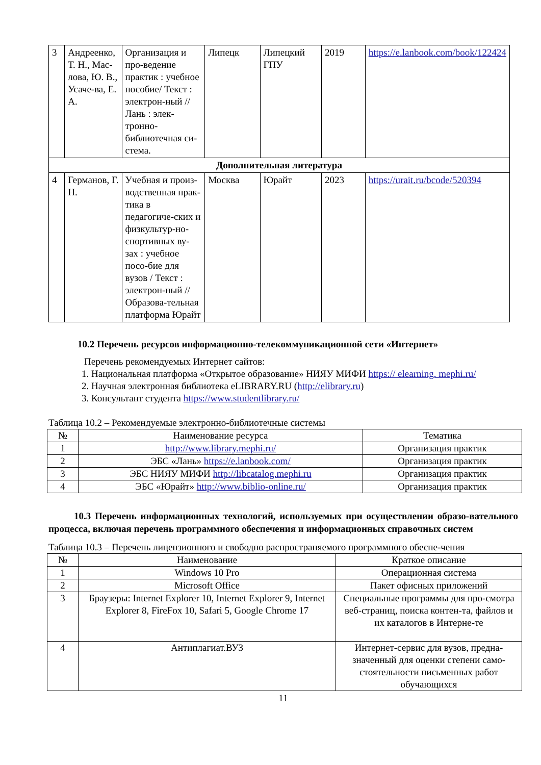| 3 | Андреенко, Т. Н., Мас-лова, Ю. В., Усаче-ва, Е. А. | Организация и про-ведение практик : учебное пособие/ Текст : электрон-ный // Лань : элек-тронно-библиотечная си-стема. | Липецк | Липецкий ГПУ | 2019 | https://e.lanbook.com/book/122424 |
| Дополнительная литература | | | | | | |
| 4 | Германов, Г. Н. | Учебная и произ-водственная прак-тика в педагогиче-ских и физкультур-но-спортивных ву-зах : учебное посо-бие для вузов / Текст : электрон-ный // Образова-тельная платформа Юрайт | Москва | Юрайт | 2023 | https://urait.ru/bcode/520394 |
10.2 Перечень ресурсов информационно-телекоммуникационной сети «Интернет»
Перечень рекомендуемых Интернет сайтов:
1. Национальная платформа «Открытое образование» НИЯУ МИФИ https:// elearning. mephi.ru/
2. Научная электронная библиотека eLIBRARY.RU (http://elibrary.ru)
3. Консультант студента https://www.studentlibrary.ru/
Таблица 10.2 – Рекомендуемые электронно-библиотечные системы
| № | Наименование ресурса | Тематика |
| --- | --- | --- |
| 1 | http://www.library.mephi.ru/ | Организация практик |
| 2 | ЭБС «Лань» https://e.lanbook.com/ | Организация практик |
| 3 | ЭБС НИЯУ МИФИ http://libcatalog.mephi.ru | Организация практик |
| 4 | ЭБС «Юрайт» http://www.biblio-online.ru/ | Организация практик |
10.3 Перечень информационных технологий, используемых при осуществлении образо-вательного процесса, включая перечень программного обеспечения и информационных справочных систем
Таблица 10.3 – Перечень лицензионного и свободно распространяемого программного обеспе-чения
| № | Наименование | Краткое описание |
| --- | --- | --- |
| 1 | Windows 10 Pro | Операционная система |
| 2 | Microsoft Office | Пакет офисных приложений |
| 3 | Браузеры: Internet Explorer 10, Internet Explorer 9, Internet Explorer 8, FireFox 10, Safari 5, Google Chrome 17 | Специальные программы для про-смотра веб-страниц, поиска контен-та, файлов и их каталогов в Интерне-те |
| 4 | Антиплагиат.ВУЗ | Интернет-сервис для вузов, предна-значенный для оценки степени само-стоятельности письменных работ обучающихся |
11